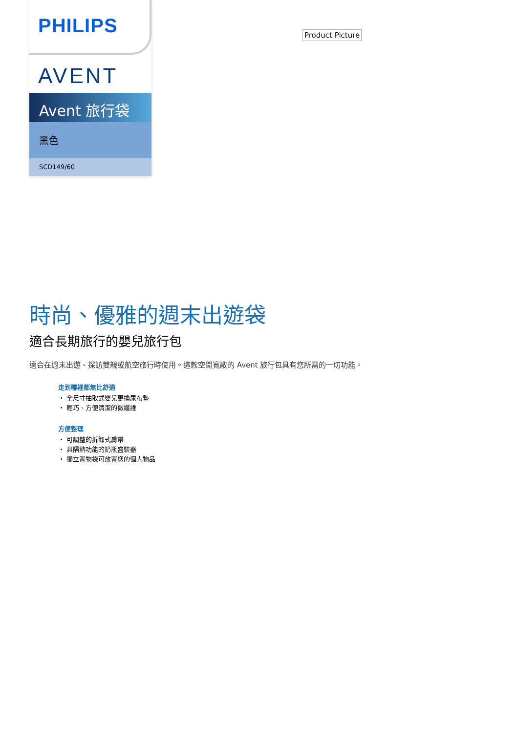PHILIPS
AVENT
Avent 旅行袋
黑色
SCD149/60
Product Picture
時尚、優雅的週末出遊袋
適合長期旅行的嬰兒旅行包
適合在週末出遊、探訪雙親或航空旅行時使用。這款空間寬敞的 Avent 旅行包具有您所需的一切功能。
走到哪裡都無比舒適
・ 全尺寸抽取式嬰兒更換尿布墊
・ 輕巧、方便清潔的微纖維
方便整理
・ 可調整的拆卸式肩帶
・ 具隔熱功能的奶瓶盛裝器
・ 獨立置物袋可放置您的個人物品